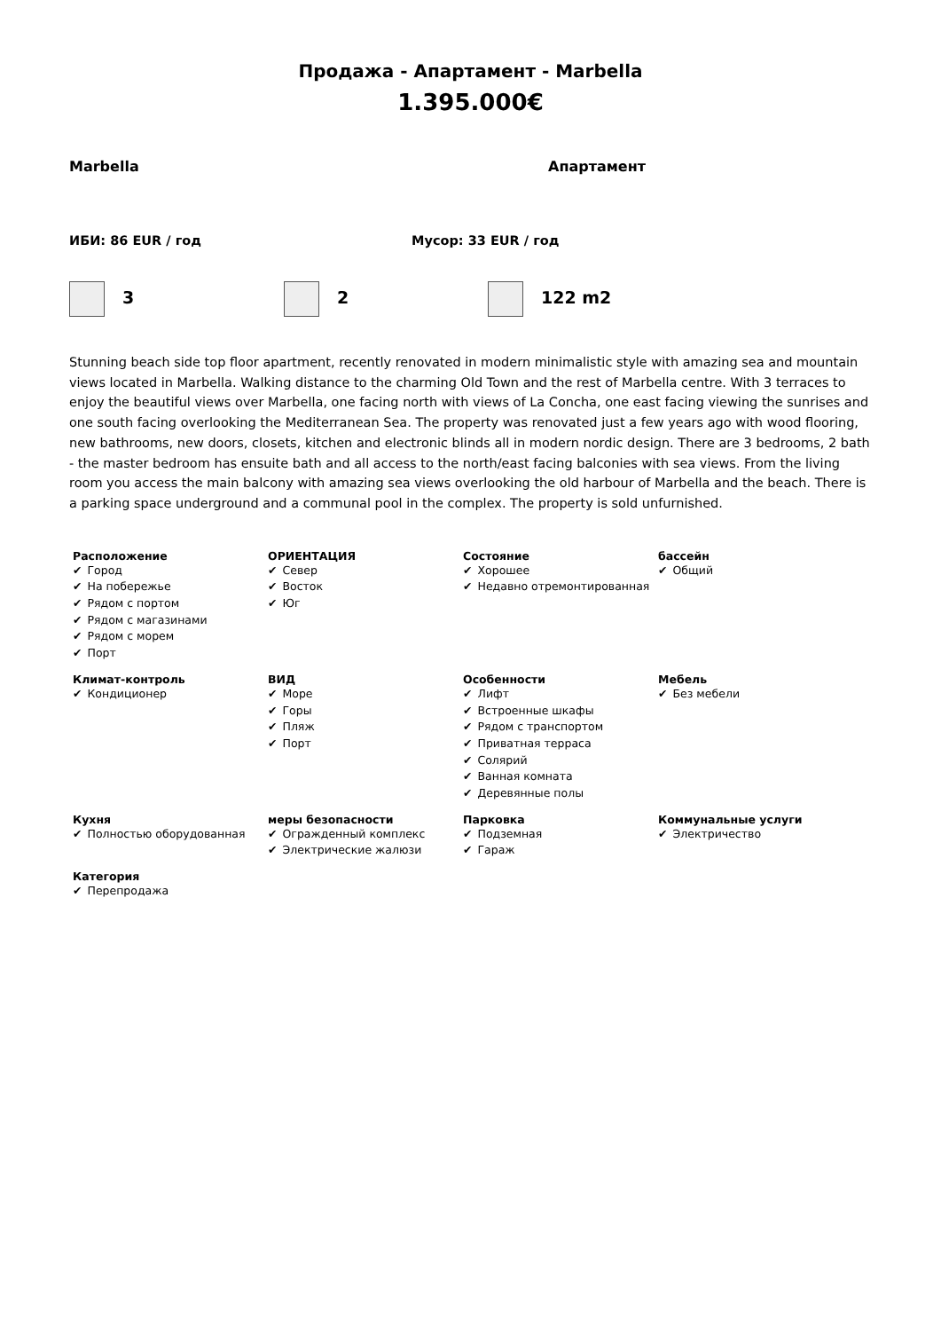Продажа - Апартамент - Marbella
1.395.000€
Marbella Апартамент
ИБИ: 86 EUR / год Мусор: 33 EUR / год
3 2 122 m2
Stunning beach side top floor apartment, recently renovated in modern minimalistic style with amazing sea and mountain views located in Marbella. Walking distance to the charming Old Town and the rest of Marbella centre. With 3 terraces to enjoy the beautiful views over Marbella, one facing north with views of La Concha, one east facing viewing the sunrises and one south facing overlooking the Mediterranean Sea. The property was renovated just a few years ago with wood flooring, new bathrooms, new doors, closets, kitchen and electronic blinds all in modern nordic design. There are 3 bedrooms, 2 bath - the master bedroom has ensuite bath and all access to the north/east facing balconies with sea views. From the living room you access the main balcony with amazing sea views overlooking the old harbour of Marbella and the beach. There is a parking space underground and a communal pool in the complex. The property is sold unfurnished.
Расположение
✔ Город
✔ На побережье
✔ Рядом с портом
✔ Рядом с магазинами
✔ Рядом с морем
✔ Порт
ОРИЕНТАЦИЯ
✔ Север
✔ Восток
✔ Юг
Состояние
✔ Хорошее
✔ Недавно отремонтированная
бассейн
✔ Общий
Климат-контроль
✔ Кондиционер
ВИД
✔ Море
✔ Горы
✔ Пляж
✔ Порт
Особенности
✔ Лифт
✔ Встроенные шкафы
✔ Рядом с транспортом
✔ Приватная терраса
✔ Солярий
✔ Ванная комната
✔ Деревянные полы
Мебель
✔ Без мебели
Кухня
✔ Полностью оборудованная
меры безопасности
✔ Огражденный комплекс
✔ Электрические жалюзи
Парковка
✔ Подземная
✔ Гараж
Коммунальные услуги
✔ Электричество
Категория
✔ Перепродажа